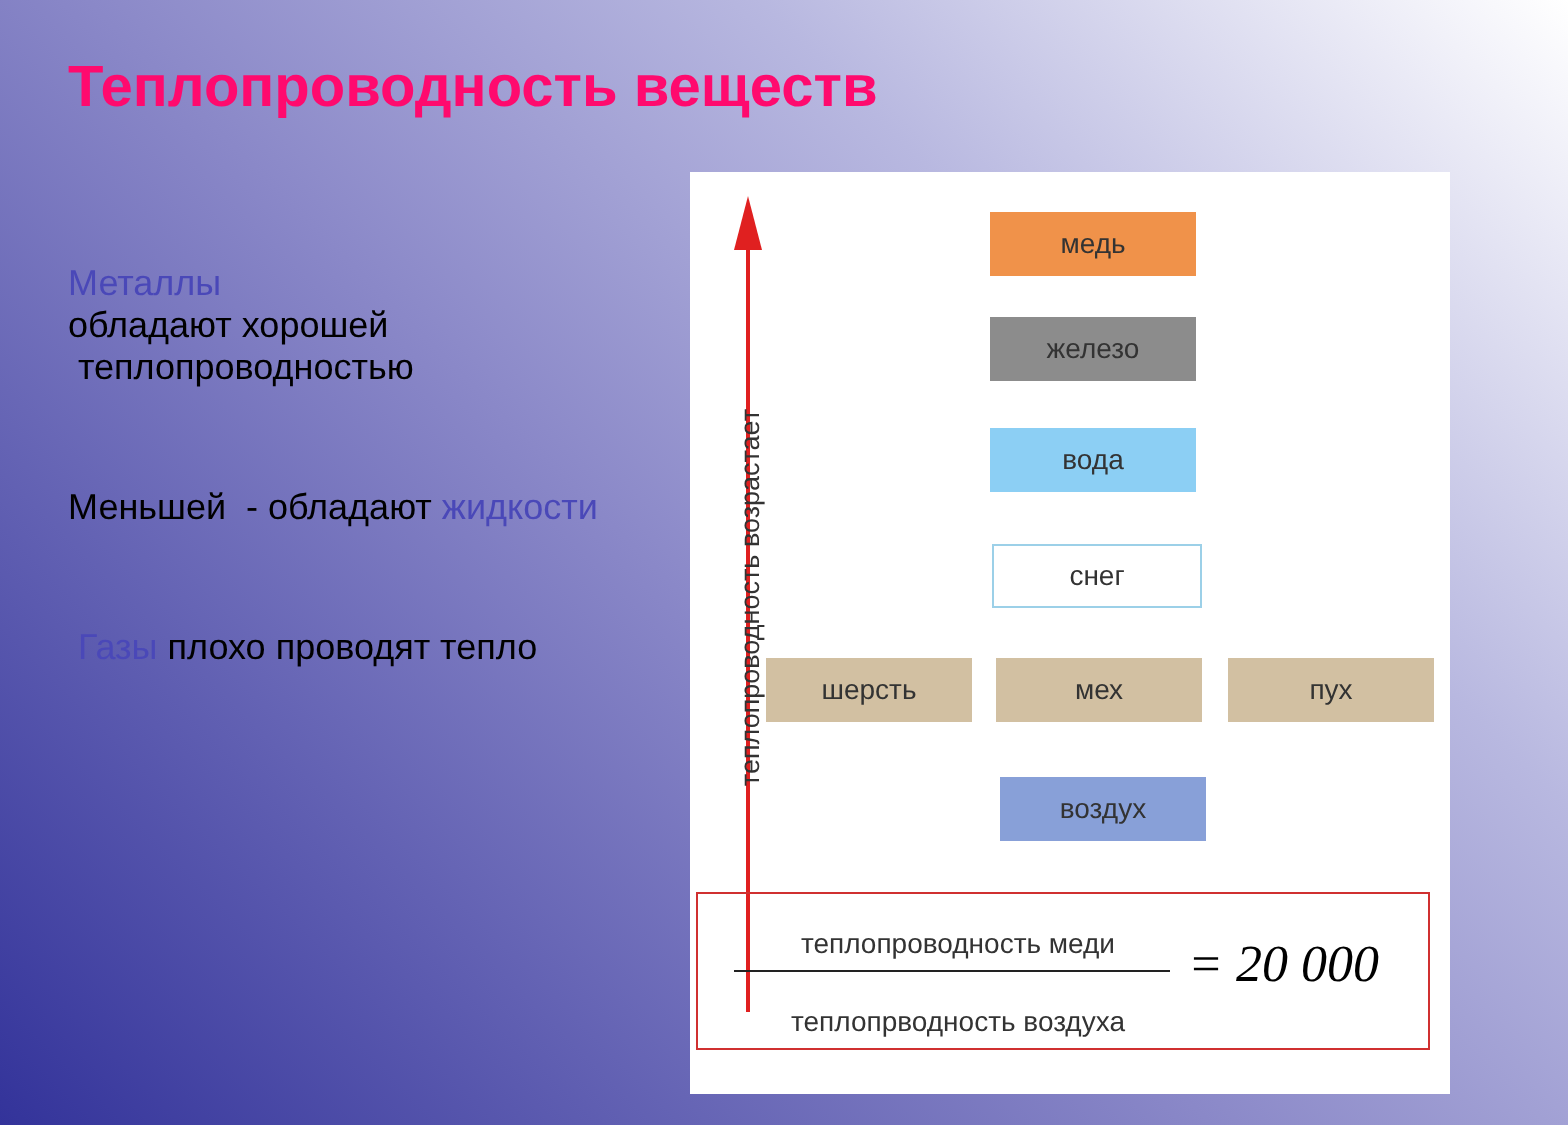Теплопроводность веществ
Металлы
обладают хорошей
теплопроводностью
Меньшей - обладают жидкости
Газы плохо проводят тепло
теплопроводность возрастает
медь
железо
вода
снег
шерсть мех пух
воздух
теплопроводность меди
теплопрводность воздуха
= 20 000